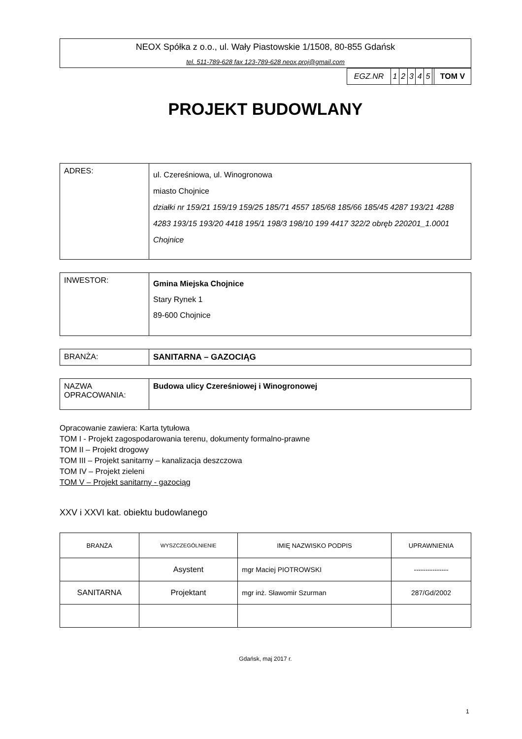NEOX Spółka z o.o., ul. Wały Piastowskie 1/1508, 80-855 Gdańsk
tel. 511-789-628 fax 123-789-628 neox.proj@gmail.com
| EGZ.NR | 1 | 2 | 3 | 4 | 5 | | TOM V |
PROJEKT BUDOWLANY
| ADRES: | ul. Czereśniowa, ul. Winogronowa miasto Chojnice działki nr 159/21 159/19 159/25 185/71 4557 185/68 185/66 185/45 4287 193/21 4288 4283 193/15 193/20 4418 195/1 198/3 198/10 199 4417 322/2 obręb 220201_1.0001 Chojnice |
| INWESTOR: | Gmina Miejska Chojnice Stary Rynek 1 89-600 Chojnice |
| BRANŻA: | SANITARNA – GAZOCIĄG |
| NAZWA OPRACOWANIA: | Budowa ulicy Czereśniowej i Winogronowej |
Opracowanie zawiera: Karta tytułowa
TOM I - Projekt zagospodarowania terenu, dokumenty formalno-prawne
TOM II – Projekt drogowy
TOM III – Projekt sanitarny – kanalizacja deszczowa
TOM IV – Projekt zieleni
TOM V – Projekt sanitarny - gazociąg
XXV i XXVI kat. obiektu budowlanego
| BRANŻA | WYSZCZEGÓLNIENIE | IMIĘ NAZWISKO PODPIS | UPRAWNIENIA |
| --- | --- | --- | --- |
| | Asystent | mgr Maciej PIOTROWSKI | --------------- |
| SANITARNA | Projektant | mgr inż. Sławomir Szurman | 287/Gd/2002 |
Gdańsk, maj 2017 r.
1